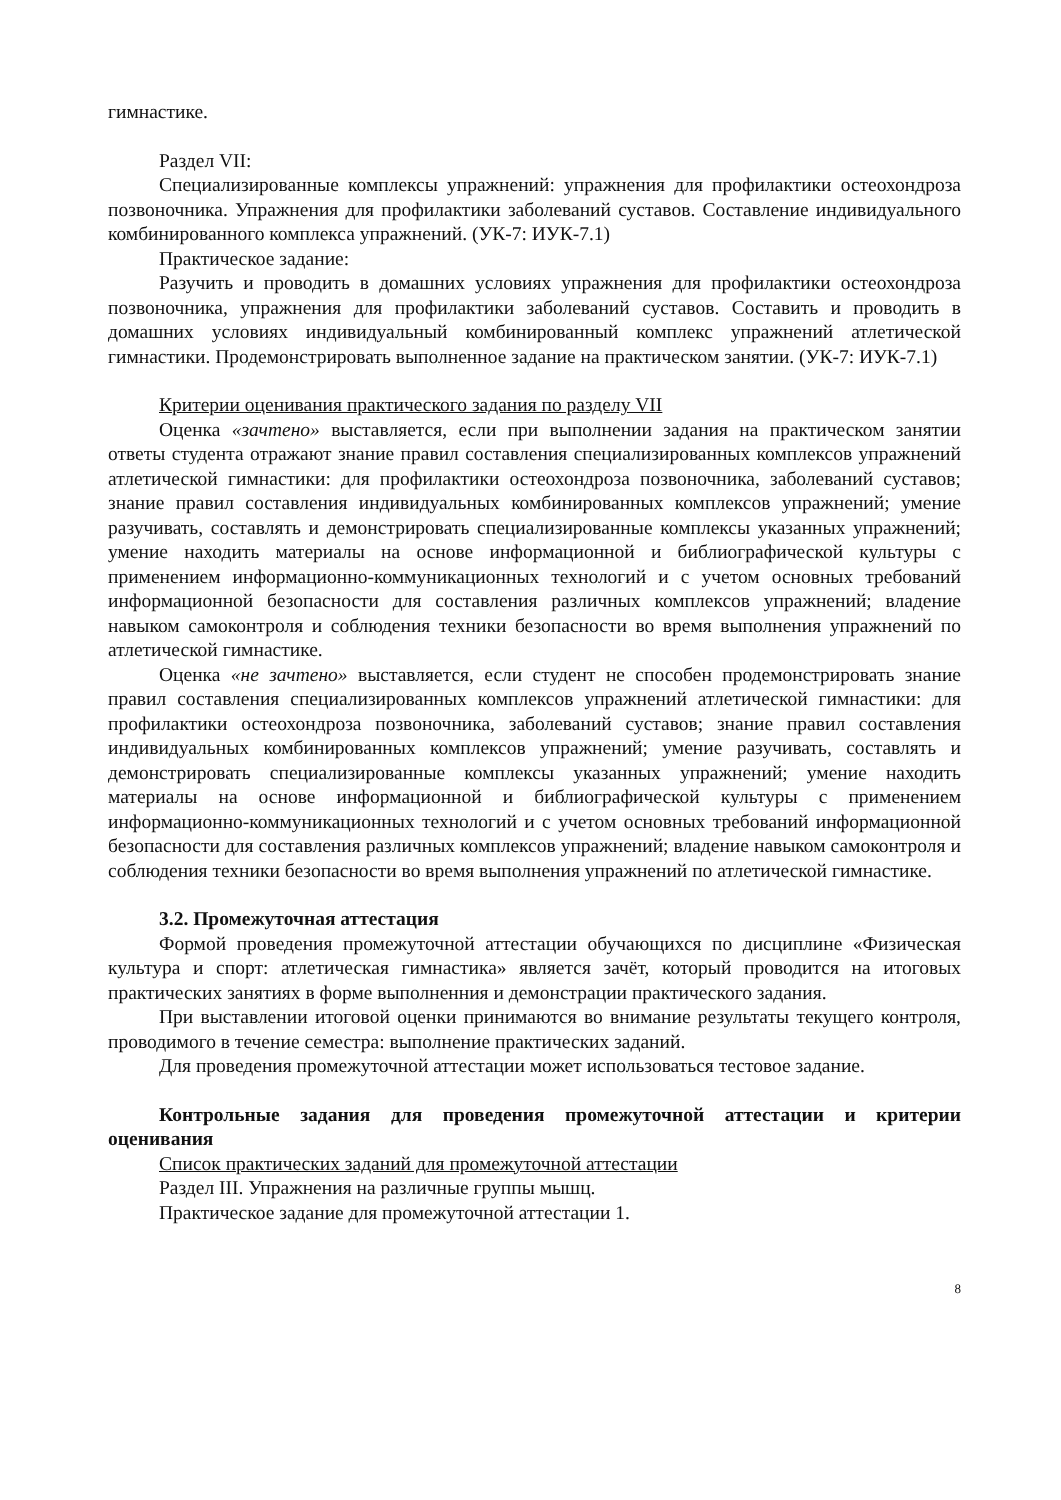гимнастике.
Раздел VII:
Специализированные комплексы упражнений: упражнения для профилактики остеохондроза позвоночника. Упражнения для профилактики заболеваний суставов. Составление индивидуального комбинированного комплекса упражнений. (УК-7: ИУК-7.1)
Практическое задание:
Разучить и проводить в домашних условиях упражнения для профилактики остеохондроза позвоночника, упражнения для профилактики заболеваний суставов. Составить и проводить в домашних условиях индивидуальный комбинированный комплекс упражнений атлетической гимнастики. Продемонстрировать выполненное задание на практическом занятии. (УК-7: ИУК-7.1)
Критерии оценивания практического задания по разделу VII
Оценка «зачтено» выставляется, если при выполнении задания на практическом занятии ответы студента отражают знание правил составления специализированных комплексов упражнений атлетической гимнастики: для профилактики остеохондроза позвоночника, заболеваний суставов; знание правил составления индивидуальных комбинированных комплексов упражнений; умение разучивать, составлять и демонстрировать специализированные комплексы указанных упражнений; умение находить материалы на основе информационной и библиографической культуры с применением информационно-коммуникационных технологий и с учетом основных требований информационной безопасности для составления различных комплексов упражнений; владение навыком самоконтроля и соблюдения техники безопасности во время выполнения упражнений по атлетической гимнастике.
Оценка «не зачтено» выставляется, если студент не способен продемонстрировать знание правил составления специализированных комплексов упражнений атлетической гимнастики: для профилактики остеохондроза позвоночника, заболеваний суставов; знание правил составления индивидуальных комбинированных комплексов упражнений; умение разучивать, составлять и демонстрировать специализированные комплексы указанных упражнений; умение находить материалы на основе информационной и библиографической культуры с применением информационно-коммуникационных технологий и с учетом основных требований информационной безопасности для составления различных комплексов упражнений; владение навыком самоконтроля и соблюдения техники безопасности во время выполнения упражнений по атлетической гимнастике.
3.2. Промежуточная аттестация
Формой проведения промежуточной аттестации обучающихся по дисциплине «Физическая культура и спорт: атлетическая гимнастика» является зачёт, который проводится на итоговых практических занятиях в форме выполненния и демонстрации практического задания.
При выставлении итоговой оценки принимаются во внимание результаты текущего контроля, проводимого в течение семестра: выполнение практических заданий.
Для проведения промежуточной аттестации может использоваться тестовое задание.
Контрольные задания для проведения промежуточной аттестации и критерии оценивания
Список практических заданий для промежуточной аттестации
Раздел III. Упражнения на различные группы мышц.
Практическое задание для промежуточной аттестации 1.
8